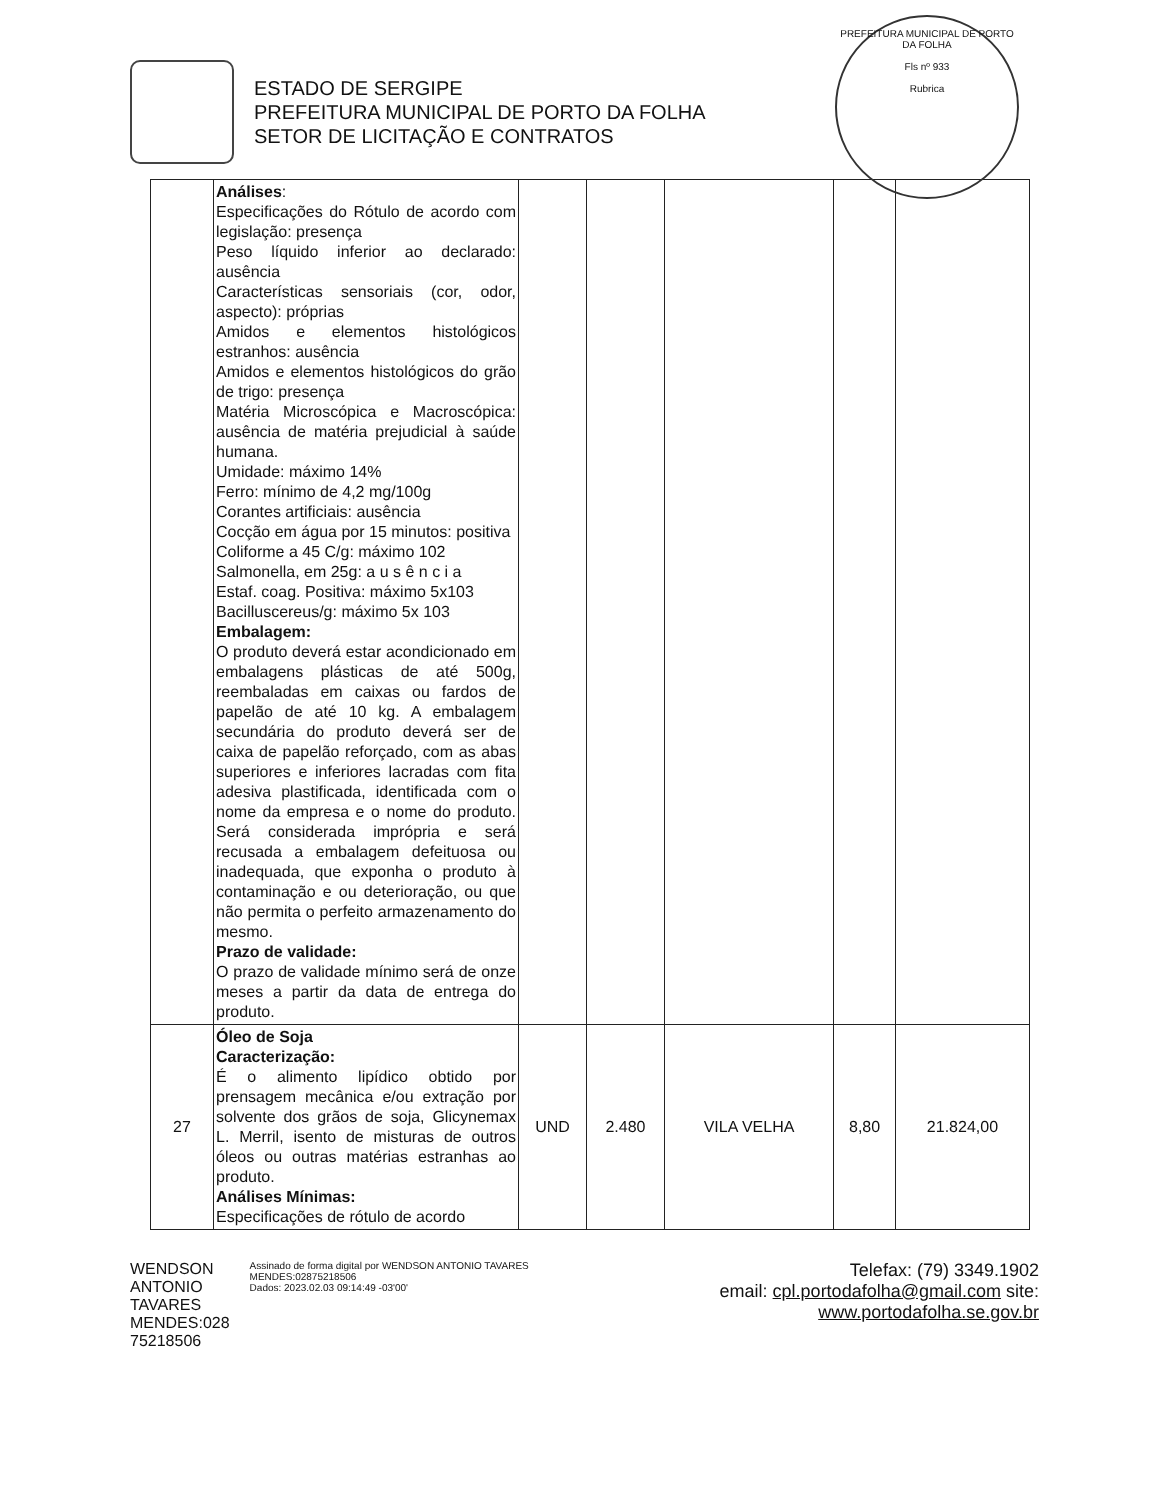PREFEITURA MUNICIPAL DE PORTO DA FOLHA
Fls nº 933
Rubrica
ESTADO DE SERGIPE
PREFEITURA MUNICIPAL DE PORTO DA FOLHA
SETOR DE LICITAÇÃO E CONTRATOS
| | Análises : Especificações do Rótulo de acordo com legislação: presença Peso líquido inferior ao declarado: ausência Características sensoriais (cor, odor, aspecto): próprias Amidos e elementos histológicos estranhos: ausência Amidos e elementos histológicos do grão de trigo: presença Matéria Microscópica e Macroscópica: ausência de matéria prejudicial à saúde humana. Umidade: máximo 14% Ferro: mínimo de 4,2 mg/100g Corantes artificiais: ausência Cocção em água por 15 minutos: positiva Coliforme a 45 C/g: máximo 102 Salmonella, em 25g: a u s ê n c i a Estaf. coag. Positiva: máximo 5x103 Bacilluscereus/g: máximo 5x 103 Embalagem: O produto deverá estar acondicionado em embalagens plásticas de até 500g, reembaladas em caixas ou fardos de papelão de até 10 kg. A embalagem secundária do produto deverá ser de caixa de papelão reforçado, com as abas superiores e inferiores lacradas com fita adesiva plastificada, identificada com o nome da empresa e o nome do produto. Será considerada imprópria e será recusada a embalagem defeituosa ou inadequada, que exponha o produto à contaminação e ou deterioração, ou que não permita o perfeito armazenamento do mesmo. Prazo de validade: O prazo de validade mínimo será de onze meses a partir da data de entrega do produto. | | | | | |
| 27 | Óleo de Soja Caracterização: É o alimento lipídico obtido por prensagem mecânica e/ou extração por solvente dos grãos de soja, Glicynemax L. Merril, isento de misturas de outros óleos ou outras matérias estranhas ao produto. Análises Mínimas: Especificações de rótulo de acordo | UND | 2.480 | VILA VELHA | 8,80 | 21.824,00 |
WENDSON
ANTONIO
TAVARES
MENDES:028
75218506
Assinado de forma digital por WENDSON ANTONIO TAVARES MENDES:02875218506
Dados: 2023.02.03 09:14:49 -03'00'
Telefax: (79) 3349.1902
email: cpl.portodafolha@gmail.com site: www.portodafolha.se.gov.br